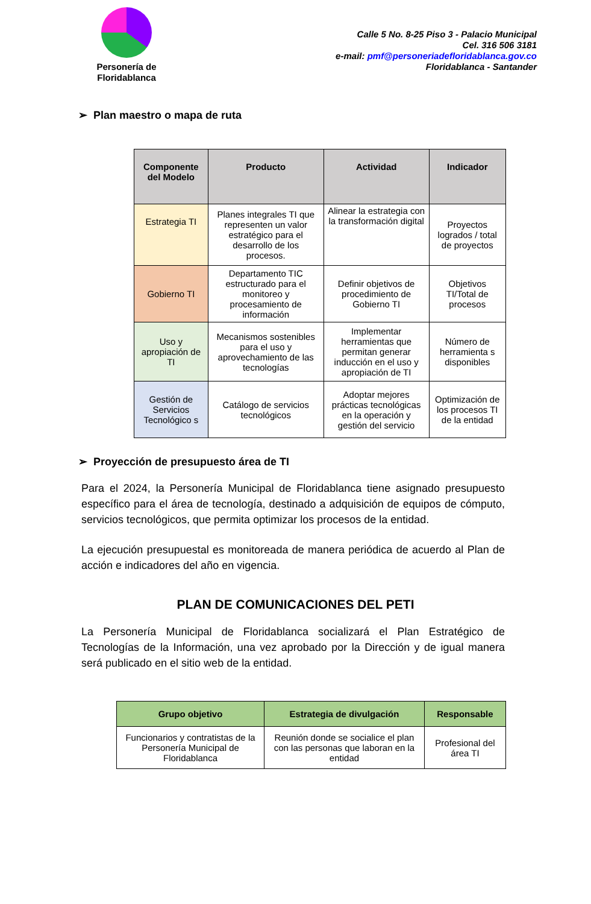Personería de
Floridablanca
Calle 5 No. 8-25 Piso 3 - Palacio Municipal
Cel. 316 506 3181
e-mail: pmf@personeriadefloridablanca.gov.co
Floridablanca - Santander
➢ Plan maestro o mapa de ruta
| Componente del Modelo | Producto | Actividad | Indicador |
| --- | --- | --- | --- |
| Estrategia TI | Planes integrales TI que representen un valor estratégico para el desarrollo de los procesos. | Alinear la estrategia con la transformación digital | Proyectos logrados / total de proyectos |
| Gobierno TI | Departamento TIC estructurado para el monitoreo y procesamiento de información | Definir objetivos de procedimiento de Gobierno TI | Objetivos TI/Total de procesos |
| Uso y apropiación de TI | Mecanismos sostenibles para el uso y aprovechamiento de las tecnologías | Implementar herramientas que permitan generar inducción en el uso y apropiación de TI | Número de herramienta s disponibles |
| Gestión de Servicios Tecnológico s | Catálogo de servicios tecnológicos | Adoptar mejores prácticas tecnológicas en la operación y gestión del servicio | Optimización de los procesos TI de la entidad |
➢ Proyección de presupuesto área de TI
Para el 2024, la Personería Municipal de Floridablanca tiene asignado presupuesto específico para el área de tecnología, destinado a adquisición de equipos de cómputo, servicios tecnológicos, que permita optimizar los procesos de la entidad.
La ejecución presupuestal es monitoreada de manera periódica de acuerdo al Plan de acción e indicadores del año en vigencia.
PLAN DE COMUNICACIONES DEL PETI
La Personería Municipal de Floridablanca socializará el Plan Estratégico de Tecnologías de la Información, una vez aprobado por la Dirección y de igual manera será publicado en el sitio web de la entidad.
| Grupo objetivo | Estrategia de divulgación | Responsable |
| --- | --- | --- |
| Funcionarios y contratistas de la Personería Municipal de Floridablanca | Reunión donde se socialice el plan con las personas que laboran en la entidad | Profesional del área TI |